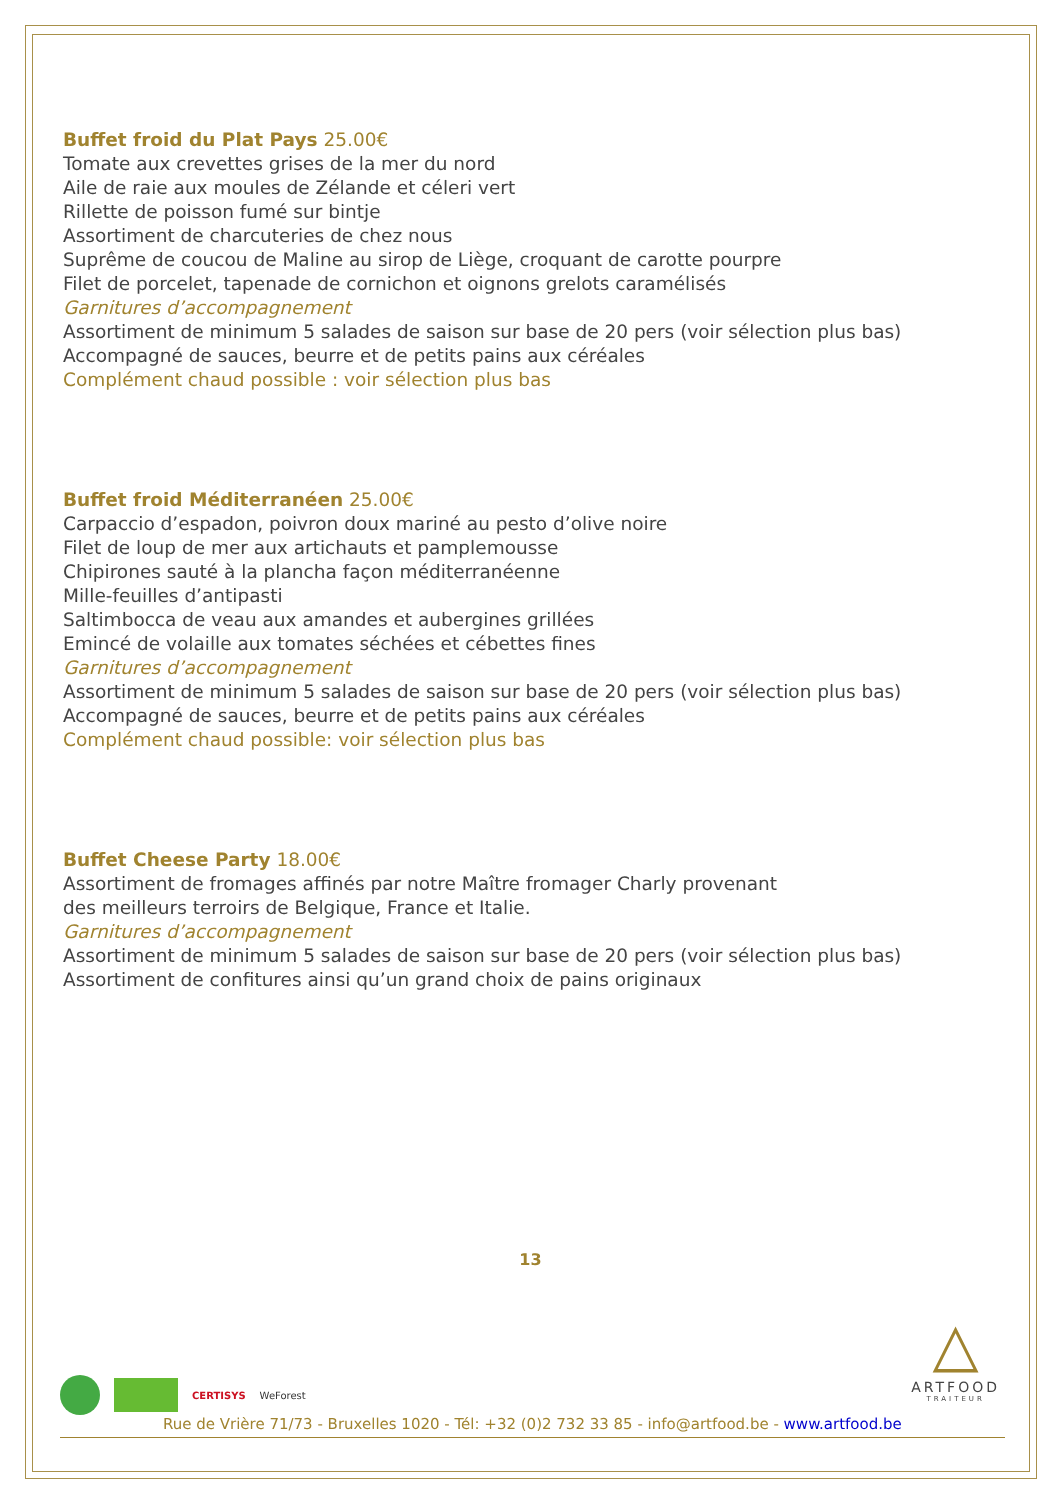Buffet froid du Plat Pays 25.00€
Tomate aux crevettes grises de la mer du nord
Aile de raie aux moules de Zélande et céleri vert
Rillette de poisson fumé sur bintje
Assortiment de charcuteries de chez nous
Suprême de coucou de Maline au sirop de Liège, croquant de carotte pourpre
Filet de porcelet, tapenade de cornichon et oignons grelots caramélisés
Garnitures d’accompagnement
Assortiment de minimum 5 salades de saison sur base de 20 pers (voir sélection plus bas)
Accompagné de sauces, beurre et de petits pains aux céréales
Complément chaud possible : voir sélection plus bas
Buffet froid Méditerranéen 25.00€
Carpaccio d’espadon, poivron doux mariné au pesto d’olive noire
Filet de loup de mer aux artichauts et pamplemousse
Chipirones sauté à la plancha façon méditerranéenne
Mille-feuilles d’antipasti
Saltimbocca de veau aux amandes et aubergines grillées
Emincé de volaille aux tomates séchées et cébettes fines
Garnitures d’accompagnement
Assortiment de minimum 5 salades de saison sur base de 20 pers (voir sélection plus bas)
Accompagné de sauces, beurre et de petits pains aux céréales
Complément chaud possible: voir sélection plus bas
Buffet Cheese Party 18.00€
Assortiment de fromages affinés par notre Maître fromager Charly provenant
des meilleurs terroirs de Belgique, France et Italie.
Garnitures d’accompagnement
Assortiment de minimum 5 salades de saison sur base de 20 pers (voir sélection plus bas)
Assortiment de confitures ainsi qu’un grand choix de pains originaux
13
CERTISYS WeForest
Rue de Vrière 71/73 - Bruxelles 1020 - Tél: +32 (0)2 732 33 85 - info@artfood.be - www.artfood.be
△
ARTFOOD
TRAITEUR